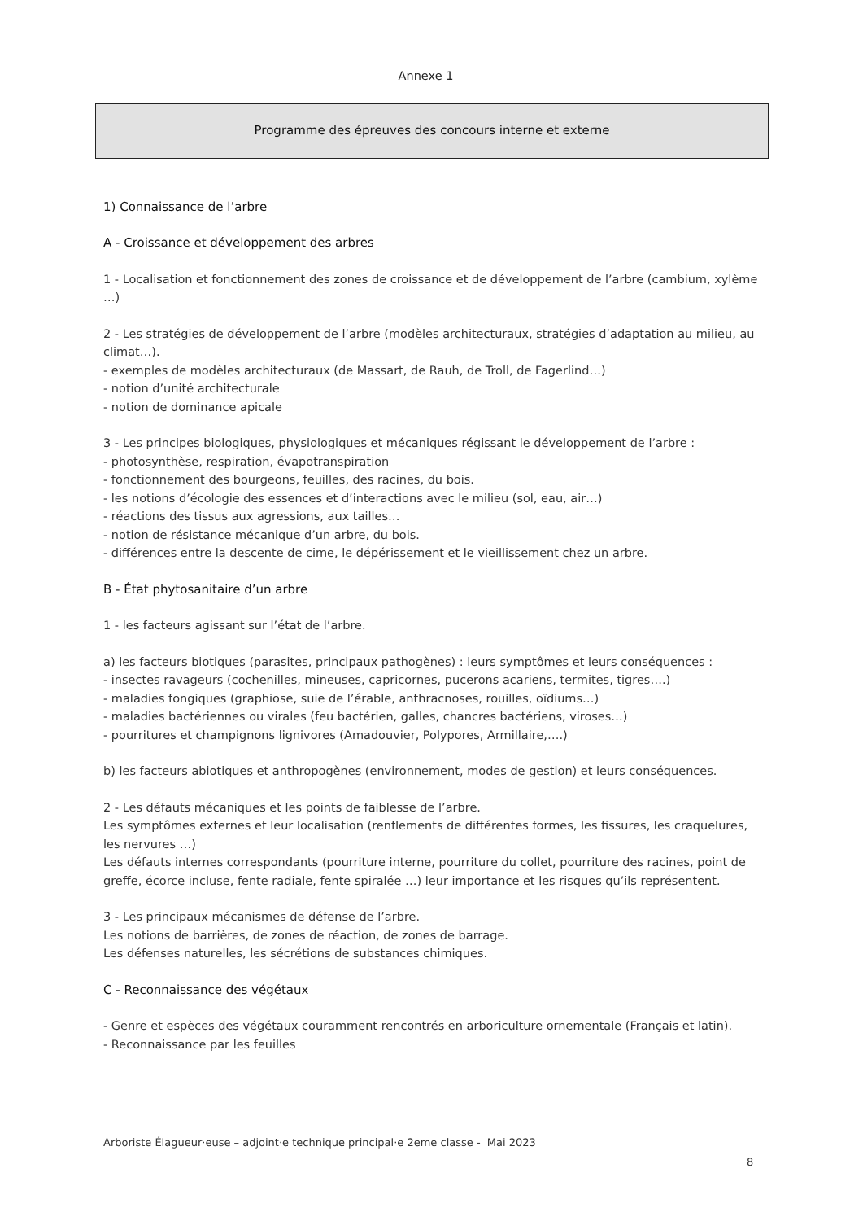Annexe 1
Programme des épreuves des concours interne et externe
1) Connaissance de l’arbre
A - Croissance et développement des arbres
1 - Localisation et fonctionnement des zones de croissance et de développement de l’arbre (cambium, xylème …)
2 - Les stratégies de développement de l’arbre (modèles architecturaux, stratégies d’adaptation au milieu, au climat…).
- exemples de modèles architecturaux (de Massart, de Rauh, de Troll, de Fagerlind…)
- notion d’unité architecturale
- notion de dominance apicale
3 - Les principes biologiques, physiologiques et mécaniques régissant le développement de l’arbre :
- photosynthèse, respiration, évapotranspiration
- fonctionnement des bourgeons, feuilles, des racines, du bois.
- les notions d’écologie des essences et d’interactions avec le milieu (sol, eau, air…)
- réactions des tissus aux agressions, aux tailles…
- notion de résistance mécanique d’un arbre, du bois.
- différences entre la descente de cime, le dépérissement et le vieillissement chez un arbre.
B - État phytosanitaire d’un arbre
1 - les facteurs agissant sur l’état de l’arbre.
a) les facteurs biotiques (parasites, principaux pathogènes) : leurs symptômes et leurs conséquences :
- insectes ravageurs (cochenilles, mineuses, capricornes, pucerons acariens, termites, tigres….)
- maladies fongiques (graphiose, suie de l’érable, anthracnoses, rouilles, oïdiums…)
- maladies bactériennes ou virales (feu bactérien, galles, chancres bactériens, viroses…)
- pourritures et champignons lignivores (Amadouvier, Polypores, Armillaire,….)
b) les facteurs abiotiques et anthropogènes (environnement, modes de gestion) et leurs conséquences.
2 - Les défauts mécaniques et les points de faiblesse de l’arbre.
Les symptômes externes et leur localisation (renflements de différentes formes, les fissures, les craquelures, les nervures …)
Les défauts internes correspondants (pourriture interne, pourriture du collet, pourriture des racines, point de greffe, écorce incluse, fente radiale, fente spiralée …) leur importance et les risques qu’ils représentent.
3 - Les principaux mécanismes de défense de l’arbre.
Les notions de barrières, de zones de réaction, de zones de barrage.
Les défenses naturelles, les sécrétions de substances chimiques.
C - Reconnaissance des végétaux
- Genre et espèces des végétaux couramment rencontrés en arboriculture ornementale (Français et latin).
- Reconnaissance par les feuilles
Arboriste Élagueur·euse – adjoint·e technique principal·e 2eme classe - Mai 2023
8